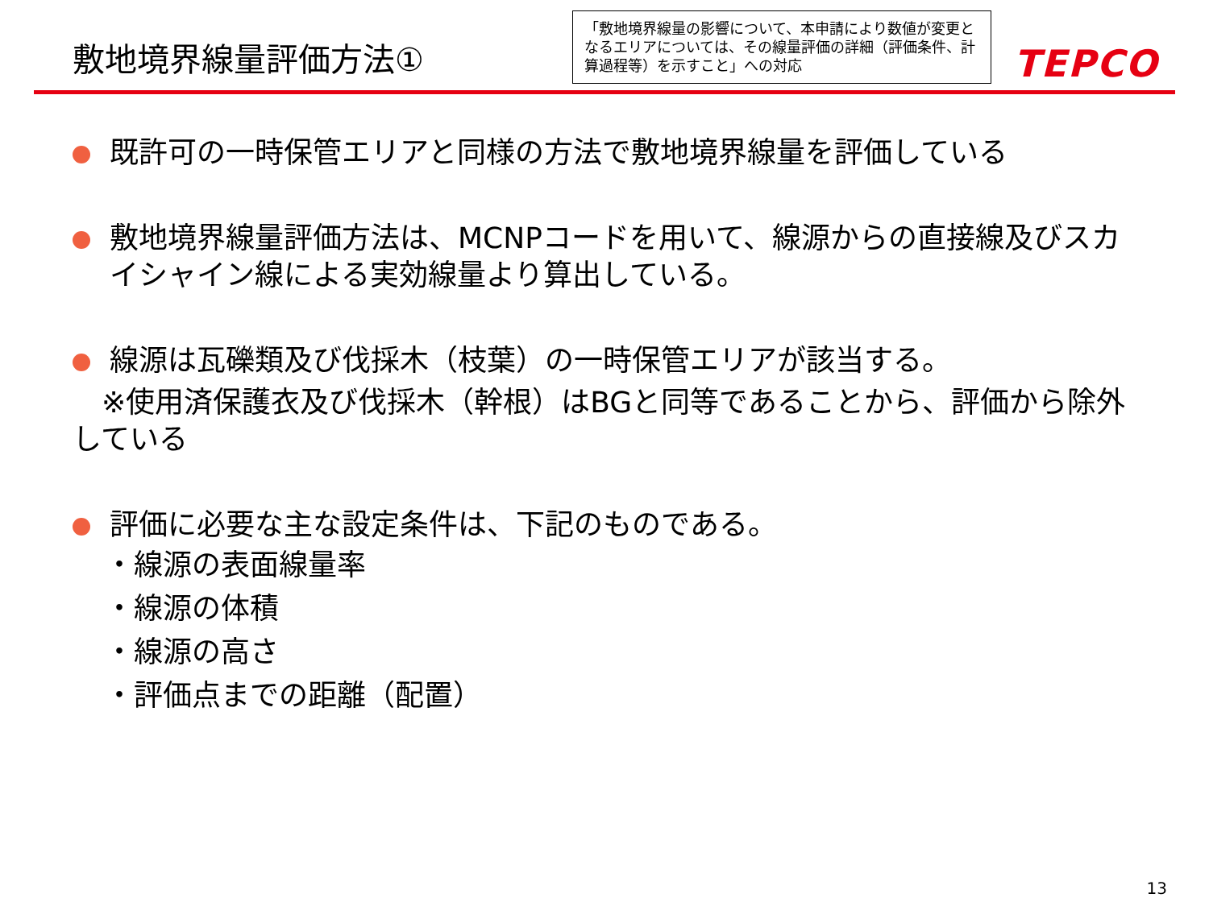敷地境界線量評価方法①
「敷地境界線量の影響について、本申請により数値が変更となるエリアについては、その線量評価の詳細（評価条件、計算過程等）を示すこと」への対応
TEPCO
既許可の一時保管エリアと同様の方法で敷地境界線量を評価している
敷地境界線量評価方法は、MCNPコードを用いて、線源からの直接線及びスカイシャイン線による実効線量より算出している。
線源は瓦礫類及び伐採木（枝葉）の一時保管エリアが該当する。
　※使用済保護衣及び伐採木（幹根）はBGと同等であることから、評価から除外している
評価に必要な主な設定条件は、下記のものである。
・線源の表面線量率
・線源の体積
・線源の高さ
・評価点までの距離（配置）
13